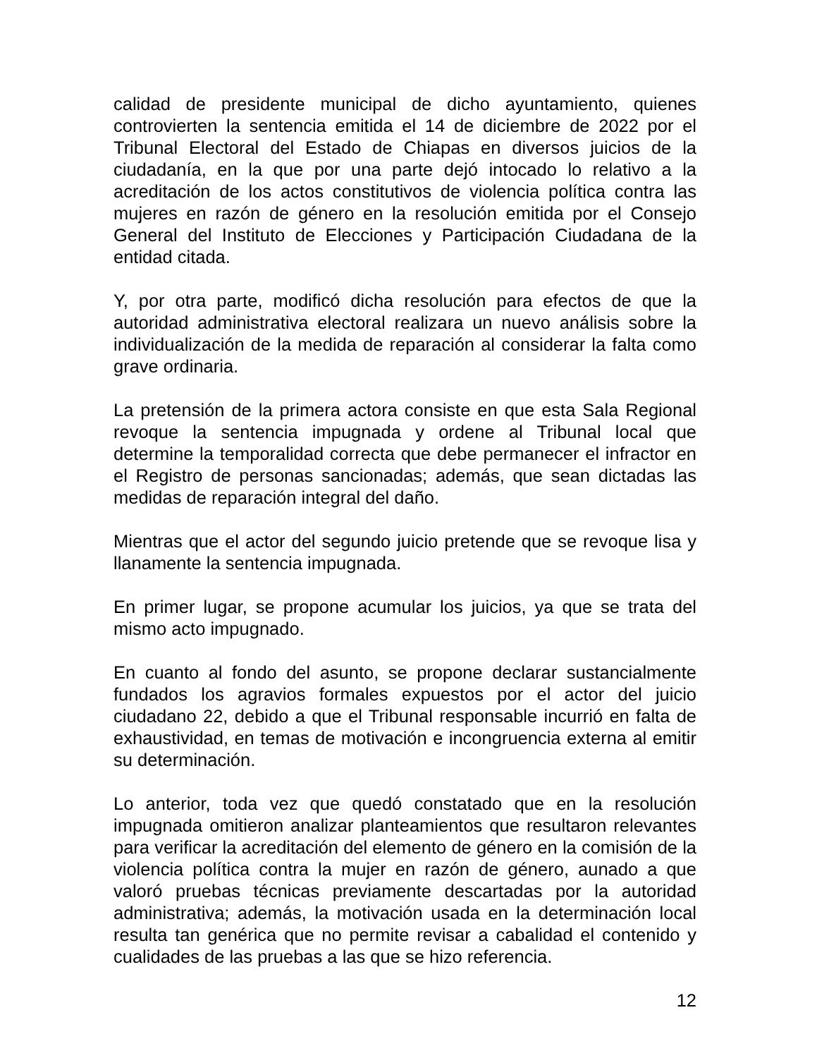calidad de presidente municipal de dicho ayuntamiento, quienes controvierten la sentencia emitida el 14 de diciembre de 2022 por el Tribunal Electoral del Estado de Chiapas en diversos juicios de la ciudadanía, en la que por una parte dejó intocado lo relativo a la acreditación de los actos constitutivos de violencia política contra las mujeres en razón de género en la resolución emitida por el Consejo General del Instituto de Elecciones y Participación Ciudadana de la entidad citada.
Y, por otra parte, modificó dicha resolución para efectos de que la autoridad administrativa electoral realizara un nuevo análisis sobre la individualización de la medida de reparación al considerar la falta como grave ordinaria.
La pretensión de la primera actora consiste en que esta Sala Regional revoque la sentencia impugnada y ordene al Tribunal local que determine la temporalidad correcta que debe permanecer el infractor en el Registro de personas sancionadas; además, que sean dictadas las medidas de reparación integral del daño.
Mientras que el actor del segundo juicio pretende que se revoque lisa y llanamente la sentencia impugnada.
En primer lugar, se propone acumular los juicios, ya que se trata del mismo acto impugnado.
En cuanto al fondo del asunto, se propone declarar sustancialmente fundados los agravios formales expuestos por el actor del juicio ciudadano 22, debido a que el Tribunal responsable incurrió en falta de exhaustividad, en temas de motivación e incongruencia externa al emitir su determinación.
Lo anterior, toda vez que quedó constatado que en la resolución impugnada omitieron analizar planteamientos que resultaron relevantes para verificar la acreditación del elemento de género en la comisión de la violencia política contra la mujer en razón de género, aunado a que valoró pruebas técnicas previamente descartadas por la autoridad administrativa; además, la motivación usada en la determinación local resulta tan genérica que no permite revisar a cabalidad el contenido y cualidades de las pruebas a las que se hizo referencia.
12